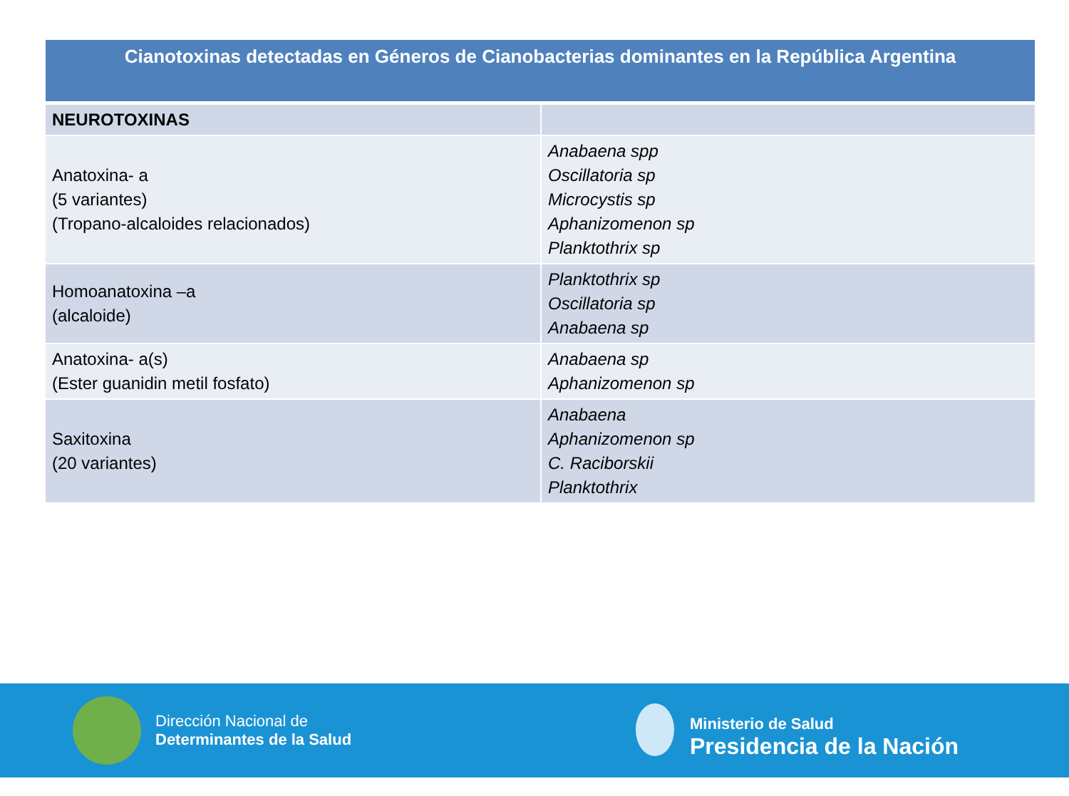| Cianotoxinas detectadas en Géneros de Cianobacterias dominantes en la República Argentina | |
| --- | --- |
| NEUROTOXINAS | |
| Anatoxina- a (5 variantes) (Tropano-alcaloides relacionados) | Anabaena spp Oscillatoria sp Microcystis sp Aphanizomenon sp Planktothrix sp |
| Homoanatoxina –a (alcaloide) | Planktothrix sp Oscillatoria sp Anabaena sp |
| Anatoxina- a(s) (Ester guanidin metil fosfato) | Anabaena sp Aphanizomenon sp |
| Saxitoxina (20 variantes) | Anabaena Aphanizomenon sp C. Raciborskii Planktothrix |
Dirección Nacional de
Determinantes de la Salud
Ministerio de Salud
Presidencia de la Nación